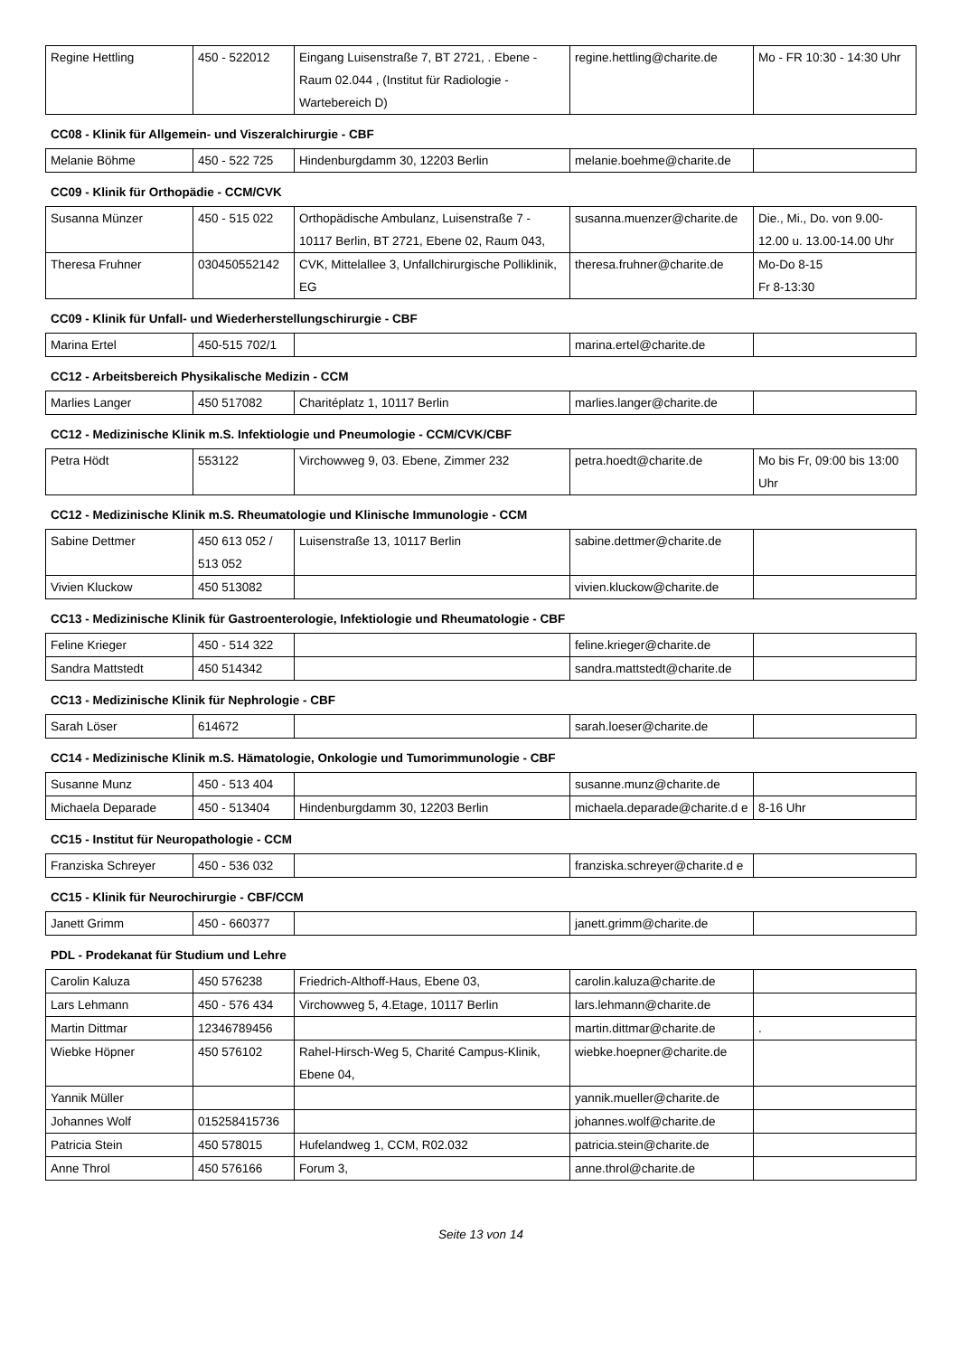| Regine Hettling | 450 - 522012 | Eingang Luisenstraße 7, BT 2721, . Ebene - Raum 02.044 , (Institut für Radiologie - Wartebereich D) | regine.hettling@charite.de | Mo - FR 10:30 - 14:30 Uhr |
CC08 - Klinik für Allgemein- und Viszeralchirurgie - CBF
| Melanie Böhme | 450 - 522 725 | Hindenburgdamm 30, 12203 Berlin | melanie.boehme@charite.de | |
CC09 - Klinik für Orthopädie - CCM/CVK
| Susanna Münzer | 450 - 515 022 | Orthopädische Ambulanz, Luisenstraße 7 - 10117 Berlin, BT 2721, Ebene 02, Raum 043, | susanna.muenzer@charite.de | Die., Mi., Do. von 9.00-12.00 u. 13.00-14.00 Uhr |
| Theresa Fruhner | 030450552142 | CVK, Mittelallee 3, Unfallchirurgische Polliklinik, EG | theresa.fruhner@charite.de | Mo-Do 8-15 Fr 8-13:30 |
CC09 - Klinik für Unfall- und Wiederherstellungschirurgie - CBF
| Marina Ertel | 450-515 702/1 | | marina.ertel@charite.de | |
CC12 - Arbeitsbereich Physikalische Medizin - CCM
| Marlies Langer | 450 517082 | Charitéplatz 1, 10117 Berlin | marlies.langer@charite.de | |
CC12 - Medizinische Klinik m.S. Infektiologie und Pneumologie - CCM/CVK/CBF
| Petra Hödt | 553122 | Virchowweg 9, 03. Ebene, Zimmer 232 | petra.hoedt@charite.de | Mo bis Fr, 09:00 bis 13:00 Uhr |
CC12 - Medizinische Klinik m.S. Rheumatologie und Klinische Immunologie - CCM
| Sabine Dettmer | 450 613 052 / 513 052 | Luisenstraße 13, 10117 Berlin | sabine.dettmer@charite.de | |
| Vivien Kluckow | 450 513082 | | vivien.kluckow@charite.de | |
CC13 - Medizinische Klinik für Gastroenterologie, Infektiologie und Rheumatologie - CBF
| Feline Krieger | 450 - 514 322 | | feline.krieger@charite.de | |
| Sandra Mattstedt | 450 514342 | | sandra.mattstedt@charite.de | |
CC13 - Medizinische Klinik für Nephrologie - CBF
| Sarah Löser | 614672 | | sarah.loeser@charite.de | |
CC14 - Medizinische Klinik m.S. Hämatologie, Onkologie und Tumorimmunologie - CBF
| Susanne Munz | 450 - 513 404 | | susanne.munz@charite.de | |
| Michaela Deparade | 450 - 513404 | Hindenburgdamm 30, 12203 Berlin | michaela.deparade@charite.d e | 8-16 Uhr |
CC15 - Institut für Neuropathologie - CCM
| Franziska Schreyer | 450 - 536 032 | | franziska.schreyer@charite.d e | |
CC15 - Klinik für Neurochirurgie - CBF/CCM
| Janett Grimm | 450 - 660377 | | janett.grimm@charite.de | |
PDL - Prodekanat für Studium und Lehre
| Carolin Kaluza | 450 576238 | Friedrich-Althoff-Haus, Ebene 03, | carolin.kaluza@charite.de | |
| Lars Lehmann | 450 - 576 434 | Virchowweg 5, 4.Etage, 10117 Berlin | lars.lehmann@charite.de | |
| Martin Dittmar | 12346789456 | | martin.dittmar@charite.de | . |
| Wiebke Höpner | 450 576102 | Rahel-Hirsch-Weg 5, Charité Campus-Klinik, Ebene 04, | wiebke.hoepner@charite.de | |
| Yannik Müller | | | yannik.mueller@charite.de | |
| Johannes Wolf | 015258415736 | | johannes.wolf@charite.de | |
| Patricia Stein | 450 578015 | Hufelandweg 1, CCM, R02.032 | patricia.stein@charite.de | |
| Anne Throl | 450 576166 | Forum 3, | anne.throl@charite.de | |
Seite 13 von 14